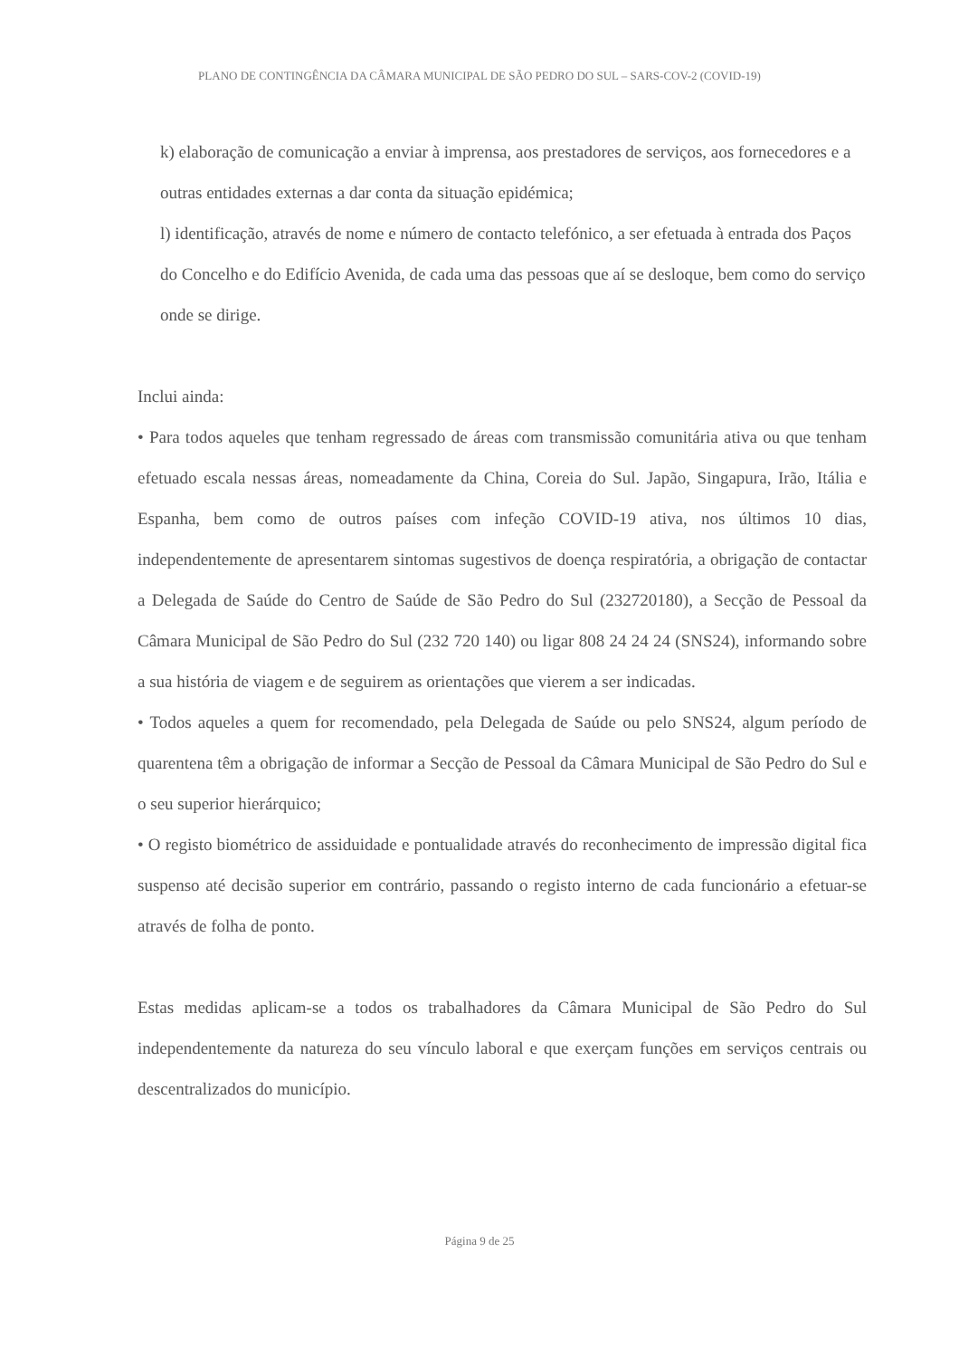PLANO DE CONTINGÊNCIA DA CÂMARA MUNICIPAL DE SÃO PEDRO DO SUL – SARS-COV-2 (COVID-19)
k) elaboração de comunicação a enviar à imprensa, aos prestadores de serviços, aos fornecedores e a outras entidades externas a dar conta da situação epidémica;
l) identificação, através de nome e número de contacto telefónico, a ser efetuada à entrada dos Paços do Concelho e do Edifício Avenida, de cada uma das pessoas que aí se desloque, bem como do serviço onde se dirige.
Inclui ainda:
• Para todos aqueles que tenham regressado de áreas com transmissão comunitária ativa ou que tenham efetuado escala nessas áreas, nomeadamente da China, Coreia do Sul. Japão, Singapura, Irão, Itália e Espanha, bem como de outros países com infeção COVID-19 ativa, nos últimos 10 dias, independentemente de apresentarem sintomas sugestivos de doença respiratória, a obrigação de contactar a Delegada de Saúde do Centro de Saúde de São Pedro do Sul (232720180), a Secção de Pessoal da Câmara Municipal de São Pedro do Sul (232 720 140) ou ligar 808 24 24 24 (SNS24), informando sobre a sua história de viagem e de seguirem as orientações que vierem a ser indicadas.
• Todos aqueles a quem for recomendado, pela Delegada de Saúde ou pelo SNS24, algum período de quarentena têm a obrigação de informar a Secção de Pessoal da Câmara Municipal de São Pedro do Sul e o seu superior hierárquico;
• O registo biométrico de assiduidade e pontualidade através do reconhecimento de impressão digital fica suspenso até decisão superior em contrário, passando o registo interno de cada funcionário a efetuar-se através de folha de ponto.
Estas medidas aplicam-se a todos os trabalhadores da Câmara Municipal de São Pedro do Sul independentemente da natureza do seu vínculo laboral e que exerçam funções em serviços centrais ou descentralizados do município.
Página 9 de 25